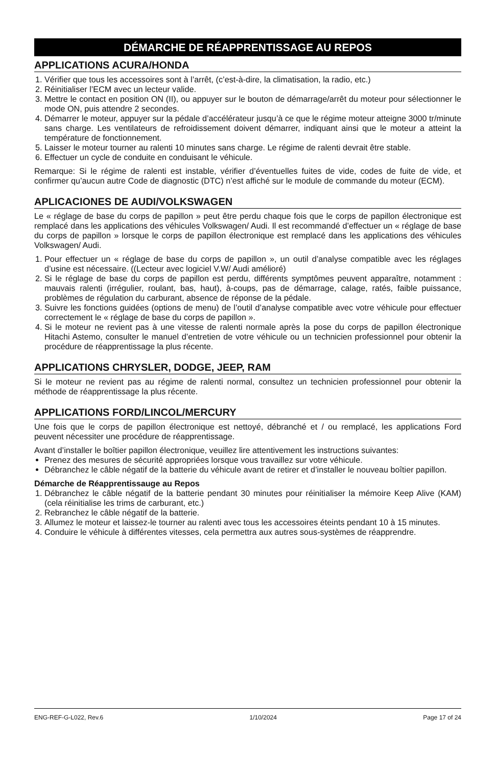DÉMARCHE DE RÉAPPRENTISSAGE AU REPOS
APPLICATIONS ACURA/HONDA
1. Vérifier que tous les accessoires sont à l’arrêt, (c’est-à-dire, la climatisation, la radio, etc.)
2. Réinitialiser l’ECM avec un lecteur valide.
3. Mettre le contact en position ON (II), ou appuyer sur le bouton de démarrage/arrêt du moteur pour sélectionner le mode ON, puis attendre 2 secondes.
4. Démarrer le moteur, appuyer sur la pédale d’accélérateur jusqu’à ce que le régime moteur atteigne 3000 tr/minute sans charge. Les ventilateurs de refroidissement doivent démarrer, indiquant ainsi que le moteur a atteint la température de fonctionnement.
5. Laisser le moteur tourner au ralenti 10 minutes sans charge. Le régime de ralenti devrait être stable.
6. Effectuer un cycle de conduite en conduisant le véhicule.
Remarque: Si le régime de ralenti est instable, vérifier d’éventuelles fuites de vide, codes de fuite de vide, et confirmer qu’aucun autre Code de diagnostic (DTC) n’est affiché sur le module de commande du moteur (ECM).
APLICACIONES DE AUDI/VOLKSWAGEN
Le « réglage de base du corps de papillon » peut être perdu chaque fois que le corps de papillon électronique est remplacé dans les applications des véhicules Volkswagen/ Audi. Il est recommandé d’effectuer un « réglage de base du corps de papillon » lorsque le corps de papillon électronique est remplacé dans les applications des véhicules Volkswagen/ Audi.
1. Pour effectuer un « réglage de base du corps de papillon », un outil d’analyse compatible avec les réglages d’usine est nécessaire. ((Lecteur avec logiciel V.W/ Audi amélioré)
2. Si le réglage de base du corps de papillon est perdu, différents symptômes peuvent apparaître, notamment : mauvais ralenti (irrégulier, roulant, bas, haut), à-coups, pas de démarrage, calage, ratés, faible puissance, problèmes de régulation du carburant, absence de réponse de la pédale.
3. Suivre les fonctions guidées (options de menu) de l’outil d’analyse compatible avec votre véhicule pour effectuer correctement le « réglage de base du corps de papillon ».
4. Si le moteur ne revient pas à une vitesse de ralenti normale après la pose du corps de papillon électronique Hitachi Astemo, consulter le manuel d’entretien de votre véhicule ou un technicien professionnel pour obtenir la procédure de réapprentissage la plus récente.
APPLICATIONS CHRYSLER, DODGE, JEEP, RAM
Si le moteur ne revient pas au régime de ralenti normal, consultez un technicien professionnel pour obtenir la méthode de réapprentissage la plus récente.
APPLICATIONS FORD/LINCOL/MERCURY
Une fois que le corps de papillon électronique est nettoyé, débranché et / ou remplacé, les applications Ford peuvent nécessiter une procédure de réapprentissage.
Avant d’installer le boîtier papillon électronique, veuillez lire attentivement les instructions suivantes:
Prenez des mesures de sécurité appropriées lorsque vous travaillez sur votre véhicule.
Débranchez le câble négatif de la batterie du véhicule avant de retirer et d’installer le nouveau boîtier papillon.
Démarche de Réapprentissauge au Repos
1. Débranchez le câble négatif de la batterie pendant 30 minutes pour réinitialiser la mémoire Keep Alive (KAM) (cela réinitialise les trims de carburant, etc.)
2. Rebranchez le câble négatif de la batterie.
3. Allumez le moteur et laissez-le tourner au ralenti avec tous les accessoires éteints pendant 10 à 15 minutes.
4. Conduire le véhicule à différentes vitesses, cela permettra aux autres sous-systèmes de réapprendre.
ENG-REF-G-L022, Rev.6 1/10/2024 Page 17 of 24